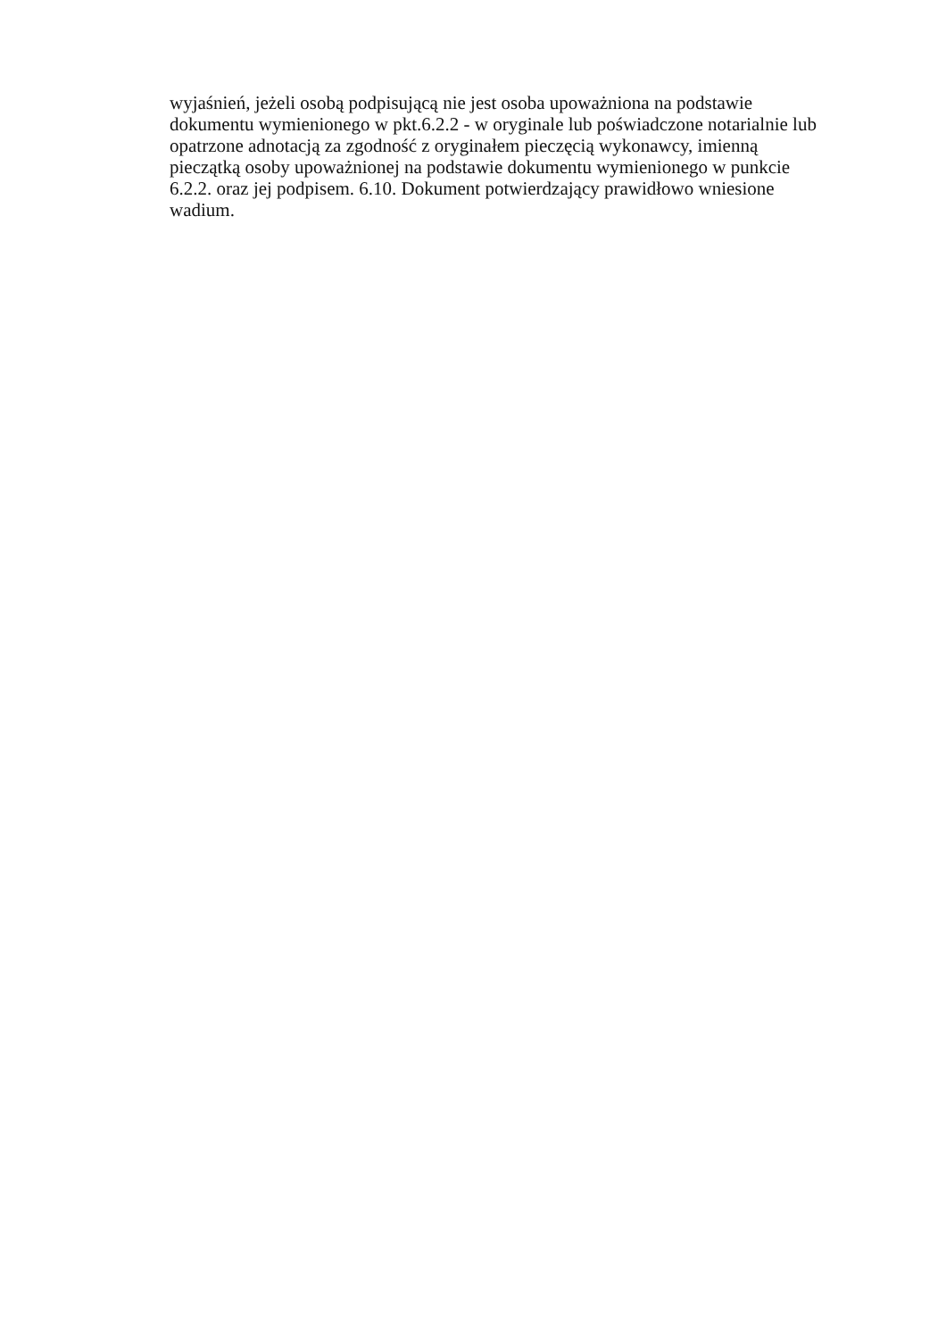wyjaśnień, jeżeli osobą podpisującą nie jest osoba upoważniona na podstawie
dokumentu wymienionego w pkt.6.2.2 - w oryginale lub poświadczone notarialnie lub
opatrzone adnotacją za zgodność z oryginałem pieczęcią wykonawcy, imienną
pieczątką osoby upoważnionej na podstawie dokumentu wymienionego w punkcie
6.2.2. oraz jej podpisem. 6.10. Dokument potwierdzający prawidłowo wniesione
wadium.